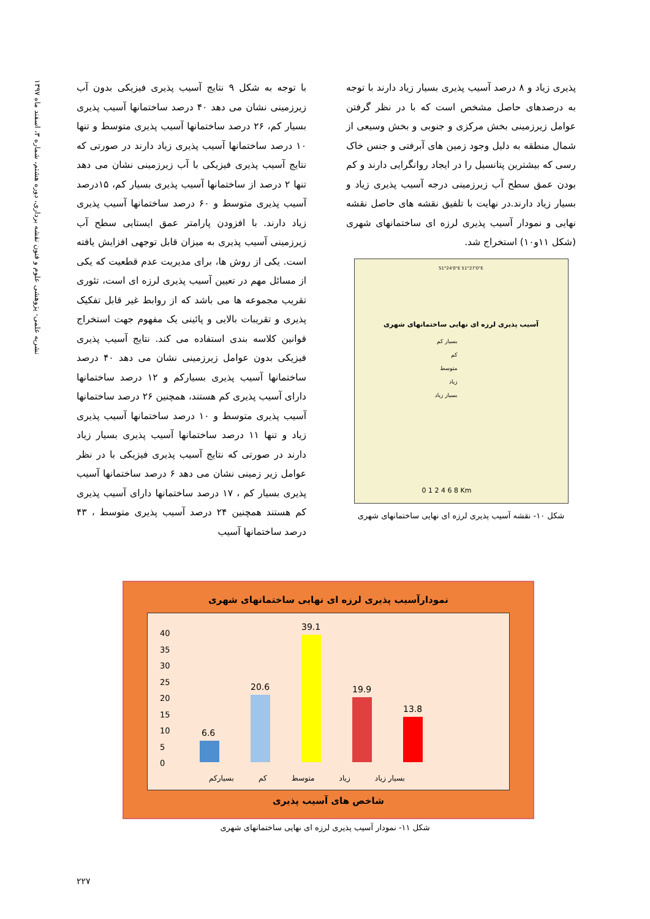نشریه علمی- پژوهشی علوم و فنون نقشه برداری، دوره هشتم، شماره ۳، اسفند ماه ۱۳۹۷
با توجه به شکل ۹ نتایج آسیب پذیری فیزیکی بدون آب زیرزمینی نشان می دهد ۴۰ درصد ساختمانها آسیب پذیری بسیار کم، ۲۶ درصد ساختمانها آسیب پذیری متوسط و تنها ۱۰ درصد ساختمانها آسیب پذیری زیاد دارند در صورتی که نتایج آسیب پذیری فیزیکی با آب زیرزمینی نشان می دهد تنها ۲ درصد از ساختمانها آسیب پذیری بسیار کم، ۱۵درصد آسیب پذیری متوسط و ۶۰ درصد ساختمانها آسیب پذیری زیاد دارند. با افزودن پارامتر عمق ایستایی سطح آب زیرزمینی آسیب پذیری به میزان قابل توجهی افزایش یافته است. یکی از روش ها، برای مدیریت عدم قطعیت که یکی از مسائل مهم در تعیین آسیب پذیری لرزه ای است، تئوری تقریب مجموعه ها می باشد که از روابط غیر قابل تفکیک پذیری و تقریبات بالایی و پائینی یک مفهوم جهت استخراج قوانین کلاسه بندی استفاده می کند. نتایج آسیب پذیری فیزیکی بدون عوامل زیرزمینی نشان می دهد ۴۰ درصد ساختمانها آسیب پذیری بسیارکم و ۱۲ درصد ساختمانها دارای آسیب پذیری کم هستند، همچنین ۲۶ درصد ساختمانها آسیب پذیری متوسط و ۱۰ درصد ساختمانها آسیب پذیری زیاد و تنها ۱۱ درصد ساختمانها آسیب پذیری بسیار زیاد دارند در صورتی که نتایج آسیب پذیری فیزیکی با در نظر عوامل زیر زمینی نشان می دهد ۶ درصد ساختمانها آسیب پذیری بسیار کم ، ۱۷ درصد ساختمانها دارای آسیب پذیری کم هستند همچنین ۲۴ درصد آسیب پذیری متوسط ، ۴۳ درصد ساختمانها آسیب
پذیری زیاد و ۸ درصد آسیب پذیری بسیار زیاد دارند با توجه به درصدهای حاصل مشخص است که با در نظر گرفتن عوامل زیرزمینی بخش مرکزی و جنوبی و بخش وسیعی از شمال منطقه به دلیل وجود زمین های آبرفتی و جنس خاک رسی که بیشترین پتانسیل را در ایجاد روانگرایی دارند و کم بودن عمق سطح آب زیرزمینی درجه آسیب پذیری زیاد و بسیار زیاد دارند.در نهایت با تلفیق نقشه های حاصل نقشه نهایی و نمودار آسیب پذیری لرزه ای ساختمانهای شهری (شکل ۱۱و۱۰) استخراج شد.
51°24'0"E 51°27'0"E
آسیب پذیری لرزه ای نهایی ساختمانهای شهری
بسیار کم
کم
متوسط
زیاد
بسیار زیاد
0 1 2 4 6 8 Km
شکل ۱۰- نقشه آسیب پذیری لرزه ای نهایی ساختمانهای شهری
نمودارآسیب پذیری لرزه ای نهایی ساختمانهای شهری
40
35
30
25
20
15
10
5
0
6.6
20.6
39.1
19.9
13.8
بسیارکم کم متوسط زیاد بسیار زیاد
شاخص های آسیب پذیری
شکل ۱۱- نمودار آسیب پذیری لرزه ای نهایی ساختمانهای شهری
۲۲۷